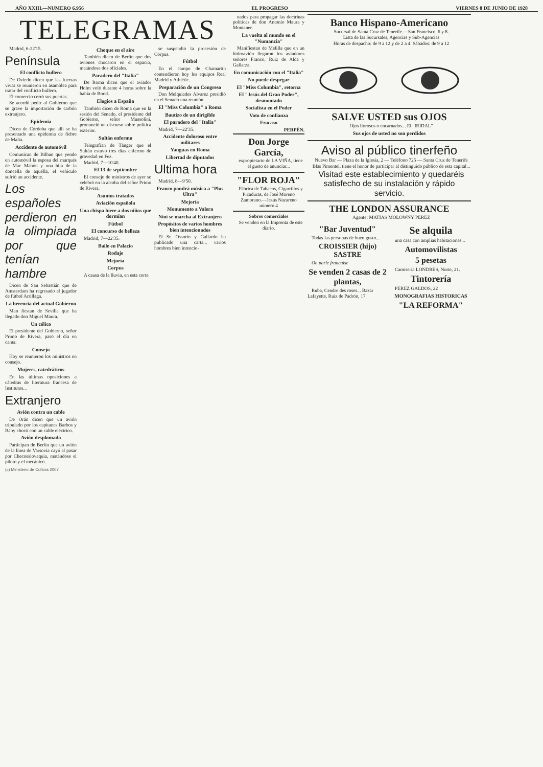AÑO XXIII.—NUMERO 6.956 EL PROGRESO VIERNES 8 DE JUNIO DE 1928
TELEGRAMAS
Madrid, 6-22'15.
Península
El conflicto hullero
De Oviedo dicen que las fuerzas vivas se reunieron en asamblea para tratar del conflicto hullero.
El comercio cerró sus puertas.
Se acordó pedir al Gobierno que se grave la importación de carbón extranjero.
Epidemia
Dicen de Córdoba que allí se ha presentado una epidemia de fiebre de Malta.
Accidente de automóvil
Comunican de Bilbao que yendo en automóvil la esposa del marqués de Mac Mahón y una hija de la doncella de aquélla, el vehículo sufrió un accidente.
Los españoles perdieron en la olimpiada por que tenían hambre
Dicen de San Sebastián que de Amsterdam ha regresado el jugador de fútbol Arrillaga.
La herencia del actual Gobierno
Man fiestan de Sevilla que ha llegado don Miguel Maura.
Un cólico
El presidente del Gobierno, señor Primo de Rivera, pasó el día en cama.
Consejo
Hoy se reunieron los ministros en consejo.
Mujeres, catedráticos
En las últimas oposiciones a cátedras de literatura francesa de Institutos...
Extranjero
Avión contra un cable
De Orán dicen que un avión tripulado por los capitanes Barbos y Baby chocó con un cable eléctrico.
Avión desplomado
Participan de Berlín que un avión de la línea de Varsovia cayó al pasar por Checoeslovaquia, matándose el piloto y el mecánico.
Choque en el aire
También dicen de Berlín que dos aviones chocaron en el espacio, matándose dos oficiales.
Paradero del "Italia"
De Roma dicen que el aviador Holm voló durante 4 horas sobre la bahía de Bood.
Elogios a España
También dicen de Roma que en la sesión del Senado, el presidente del Gobierno, señor Mussolini, pronunció un discurso sobre política exterior.
Sultán enfermo
Telegrafían de Tánger que el Sultán estuvo tres días enfermo de gravedad en Fez.
Madrid, 7—10'40.
El 13 de septiembre
El consejo de ministros de ayer se celebró en la alcoba del señor Primo de Rivera.
Asuntos tratados
Aviación española
Una chispa hiere a dos niños que dormían
Fútbol
El concurso de belleza
Madrid, 7—22'35.
Baile en Palacio
Rodaje
Mejoría
Corpus
A causa de la lluvia, en esta corte
se suspendió la procesión de Corpus.
Fútbol
En el campo de Chamartín contendieron hoy los equipos Real Madrid y Athlétic.
Preparación de un Congreso
Don Melquiades Alvarez presidió en el Senado una reunión.
El "Miss Columbia" a Roma
Bautizo de un dirigible
El paradero del "Italia"
Madrid, 7—22'35.
Accidente doloroso entre militares
Yanguas en Roma
Libertad de diputados
Ultima hora
Madrid, 8—9'50.
Franco pondrá música a "Plus Ultra"
Mejoría
Monumento a Valera
Nini se marcha al Extranjero
Propósitos de varios hombres bien intencionados
El Sr. Ossorio y Gallardo ha publicado una carta... varios hombres bien intencio-
nados para propagar las doctrinas políticas de don Antonio Maura y Montaner.
La vuelta al mundo en el "Numancia"
Manifiestan de Melilla que en un hidroavión llegaron los aviadores señores Franco, Ruiz de Alda y Gallarza.
En comunicación con el "Italia"
No puede despegar
El "Miss Columbia", retorna
El "Jesús del Gran Poder", desmontado
Socialista en el Poder
Voto de confianza
Fracaso
PERPÈN.
Don Jorge García,
expropietario de LA VIÑA, tiene el gusto de anunciar...
"FLOR ROJA"
Fábrica de Tabacos, Cigarrillos y Picaduras, de José Moreno Zamorano.—Jesús Nazareno número 4
Sobres comerciales
Se venden en la Imprenta de este diario.
Banco Hispano-Americano
Sucursal de Santa Cruz de Tenerife.—San Francisco, 6 y 8.
Lista de las Sucursales, Agencias y Sub-Agencias
Horas de despacho: de 9 a 12 y de 2 a 4. Sábados: de 9 a 12
SALVE USTED sus OJOS
Ojos llorosos o encarnados... El "IRIDAL"
Sus ojos de usted no son perdidos
Aviso al público tinerfeño
Nuevo Bar — Plaza de la Iglesia, 2 — Teléfono 725 — Santa Cruz de Tenerife
Blas Pimentel, tiene el honor de participar al distinguido público de esta capital...
Visitad este establecimiento y quedaréis satisfecho de su instalación y rápido servicio.
THE LONDON ASSURANCE
Agente: MATIAS MOLOWNY PEREZ
"Bar Juventud"
Todas las personas de buen gusto...
CROISSIER (hijo) SASTRE
On parle francaise
Se venden 2 casas de 2 plantas,
Ruba, Cendre des roses... Bazar Lafayette, Ruiz de Padrón, 17
Se alquila
una casa con amplias habitaciones...
Automovilistas
5 pesetas
Camisería LONDRES, Norte, 21.
Tintorería
PEREZ GALDOS, 22
MONOGRAFIAS HISTORICAS
"LA REFORMA"
(c) Ministerio de Cultura 2007